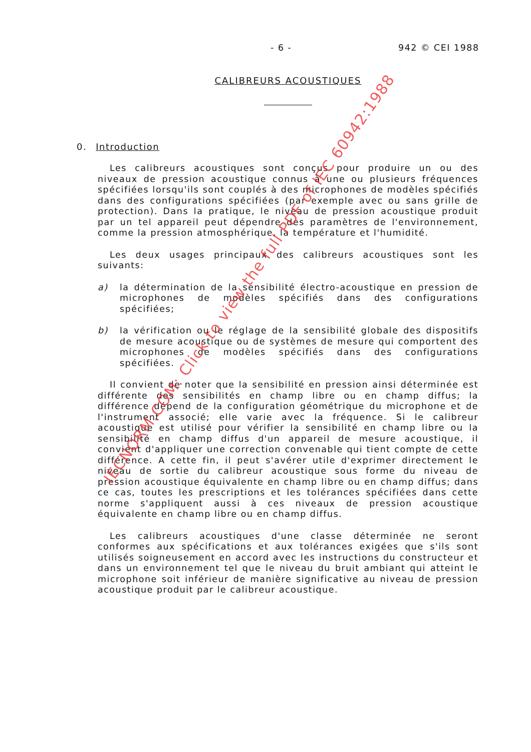- 6 - 942 © CEI 1988
CALIBREURS ACOUSTIQUES
0. Introduction
Les calibreurs acoustiques sont conçus pour produire un ou des niveaux de pression acoustique connus à une ou plusieurs fréquences spécifiées lorsqu'ils sont couplés à des microphones de modèles spécifiés dans des configurations spécifiées (par exemple avec ou sans grille de protection). Dans la pratique, le niveau de pression acoustique produit par un tel appareil peut dépendre des paramètres de l'environnement, comme la pression atmosphérique, la température et l'humidité.
Les deux usages principaux des calibreurs acoustiques sont les suivants:
a) la détermination de la sensibilité électro-acoustique en pression de microphones de modèles spécifiés dans des configurations spécifiées;
b) la vérification ou le réglage de la sensibilité globale des dispositifs de mesure acoustique ou de systèmes de mesure qui comportent des microphones de modèles spécifiés dans des configurations spécifiées.
Il convient de noter que la sensibilité en pression ainsi déterminée est différente des sensibilités en champ libre ou en champ diffus; la différence dépend de la configuration géométrique du microphone et de l'instrument associé; elle varie avec la fréquence. Si le calibreur acoustique est utilisé pour vérifier la sensibilité en champ libre ou la sensibilité en champ diffus d'un appareil de mesure acoustique, il convient d'appliquer une correction convenable qui tient compte de cette différence. A cette fin, il peut s'avérer utile d'exprimer directement le niveau de sortie du calibreur acoustique sous forme du niveau de pression acoustique équivalente en champ libre ou en champ diffus; dans ce cas, toutes les prescriptions et les tolérances spécifiées dans cette norme s'appliquent aussi à ces niveaux de pression acoustique équivalente en champ libre ou en champ diffus.
Les calibreurs acoustiques d'une classe déterminée ne seront conformes aux spécifications et aux tolérances exigées que s'ils sont utilisés soigneusement en accord avec les instructions du constructeur et dans un environnement tel que le niveau du bruit ambiant qui atteint le microphone soit inférieur de manière significative au niveau de pression acoustique produit par le calibreur acoustique.
IECNORM.COM: Click to view the full PDF of IEC 60942:1988